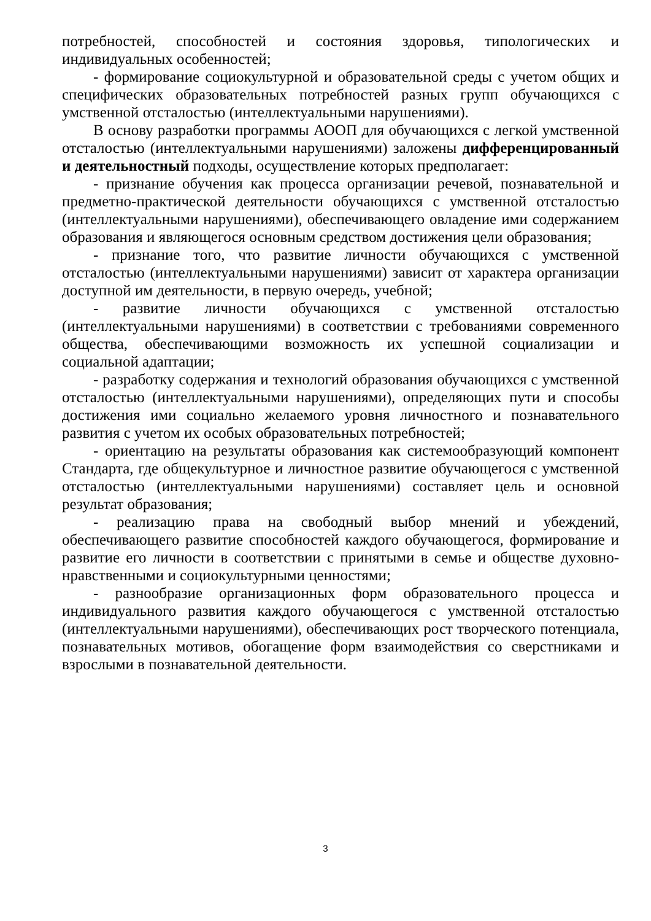потребностей, способностей и состояния здоровья, типологических и индивидуальных особенностей;
- формирование социокультурной и образовательной среды с учетом общих и специфических образовательных потребностей разных групп обучающихся с умственной отсталостью (интеллектуальными нарушениями).
В основу разработки программы АООП для обучающихся с легкой умственной отсталостью (интеллектуальными нарушениями) заложены дифференцированный и деятельностный подходы, осуществление которых предполагает:
- признание обучения как процесса организации речевой, познавательной и предметно-практической деятельности обучающихся с умственной отсталостью (интеллектуальными нарушениями), обеспечивающего овладение ими содержанием образования и являющегося основным средством достижения цели образования;
- признание того, что развитие личности обучающихся с умственной отсталостью (интеллектуальными нарушениями) зависит от характера организации доступной им деятельности, в первую очередь, учебной;
- развитие личности обучающихся с умственной отсталостью (интеллектуальными нарушениями) в соответствии с требованиями современного общества, обеспечивающими возможность их успешной социализации и социальной адаптации;
- разработку содержания и технологий образования обучающихся с умственной отсталостью (интеллектуальными нарушениями), определяющих пути и способы достижения ими социально желаемого уровня личностного и познавательного развития с учетом их особых образовательных потребностей;
- ориентацию на результаты образования как системообразующий компонент Стандарта, где общекультурное и личностное развитие обучающегося с умственной отсталостью (интеллектуальными нарушениями) составляет цель и основной результат образования;
- реализацию права на свободный выбор мнений и убеждений, обеспечивающего развитие способностей каждого обучающегося, формирование и развитие его личности в соответствии с принятыми в семье и обществе духовно-нравственными и социокультурными ценностями;
- разнообразие организационных форм образовательного процесса и индивидуального развития каждого обучающегося с умственной отсталостью (интеллектуальными нарушениями), обеспечивающих рост творческого потенциала, познавательных мотивов, обогащение форм взаимодействия со сверстниками и взрослыми в познавательной деятельности.
3